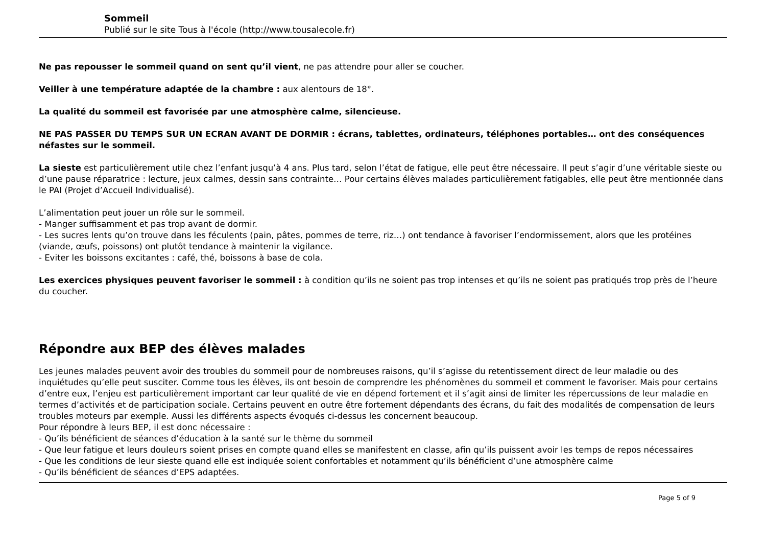Sommeil
Publié sur le site Tous à l'école (http://www.tousalecole.fr)
Ne pas repousser le sommeil quand on sent qu’il vient, ne pas attendre pour aller se coucher.
Veiller à une température adaptée de la chambre : aux alentours de 18°.
La qualité du sommeil est favorisée par une atmosphère calme, silencieuse.
NE PAS PASSER DU TEMPS SUR UN ECRAN AVANT DE DORMIR : écrans, tablettes, ordinateurs, téléphones portables… ont des conséquences néfastes sur le sommeil.
La sieste est particulièrement utile chez l’enfant jusqu’à 4 ans. Plus tard, selon l’état de fatigue, elle peut être nécessaire. Il peut s’agir d’une véritable sieste ou d’une pause réparatrice : lecture, jeux calmes, dessin sans contrainte… Pour certains élèves malades particulièrement fatigables, elle peut être mentionnée dans le PAI (Projet d’Accueil Individualisé).
L’alimentation peut jouer un rôle sur le sommeil.
- Manger suffisamment et pas trop avant de dormir.
- Les sucres lents qu’on trouve dans les féculents (pain, pâtes, pommes de terre, riz…) ont tendance à favoriser l’endormissement, alors que les protéines (viande, œufs, poissons) ont plutôt tendance à maintenir la vigilance.
- Eviter les boissons excitantes : café, thé, boissons à base de cola.
Les exercices physiques peuvent favoriser le sommeil : à condition qu’ils ne soient pas trop intenses et qu’ils ne soient pas pratiqués trop près de l’heure du coucher.
Répondre aux BEP des élèves malades
Les jeunes malades peuvent avoir des troubles du sommeil pour de nombreuses raisons, qu’il s’agisse du retentissement direct de leur maladie ou des inquiétudes qu’elle peut susciter. Comme tous les élèves, ils ont besoin de comprendre les phénomènes du sommeil et comment le favoriser. Mais pour certains d’entre eux, l’enjeu est particulièrement important car leur qualité de vie en dépend fortement et il s’agit ainsi de limiter les répercussions de leur maladie en termes d’activités et de participation sociale. Certains peuvent en outre être fortement dépendants des écrans, du fait des modalités de compensation de leurs troubles moteurs par exemple. Aussi les différents aspects évoqués ci-dessus les concernent beaucoup.
Pour répondre à leurs BEP, il est donc nécessaire :
- Qu’ils bénéficient de séances d’éducation à la santé sur le thème du sommeil
- Que leur fatigue et leurs douleurs soient prises en compte quand elles se manifestent en classe, afin qu’ils puissent avoir les temps de repos nécessaires
- Que les conditions de leur sieste quand elle est indiquée soient confortables et notamment qu’ils bénéficient d’une atmosphère calme
- Qu’ils bénéficient de séances d’EPS adaptées.
Page 5 of 9